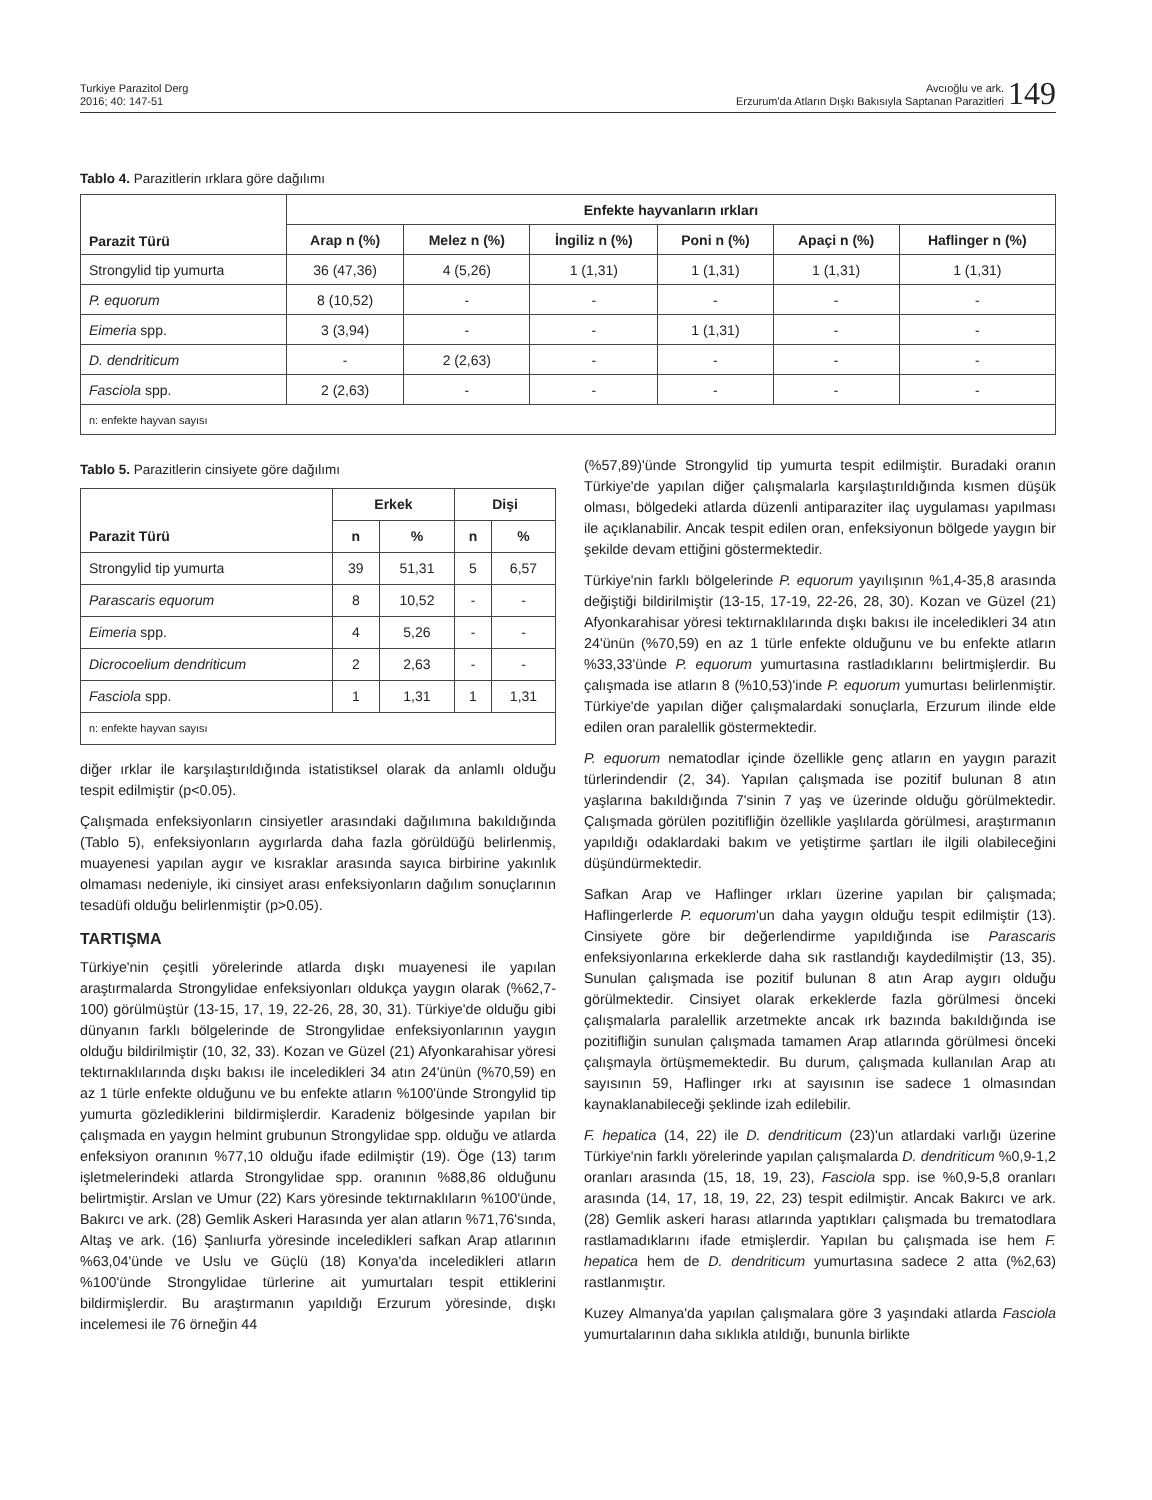Turkiye Parazitol Derg
2016; 40: 147-51
Avcıoğlu ve ark.
Erzurum'da Atların Dışkı Bakısıyla Saptanan Parazitleri
149
Tablo 4. Parazitlerin ırklara göre dağılımı
| Parazit Türü | Enfekte hayvanların ırkları | | | | | |
| --- | --- | --- | --- | --- | --- | --- |
| | Arap n (%) | Melez n (%) | İngiliz n (%) | Poni n (%) | Apaçi n (%) | Haflinger n (%) |
| Strongylid tip yumurta | 36 (47,36) | 4 (5,26) | 1 (1,31) | 1 (1,31) | 1 (1,31) | 1 (1,31) |
| P. equorum | 8 (10,52) | - | - | - | - | - |
| Eimeria spp. | 3 (3,94) | - | - | 1 (1,31) | - | - |
| D. dendriticum | - | 2 (2,63) | - | - | - | - |
| Fasciola spp. | 2 (2,63) | - | - | - | - | - |
| n: enfekte hayvan sayısı | | | | | | |
Tablo 5. Parazitlerin cinsiyete göre dağılımı
| Parazit Türü | Erkek | | Dişi | |
| --- | --- | --- | --- | --- |
| | n | % | n | % |
| Strongylid tip yumurta | 39 | 51,31 | 5 | 6,57 |
| Parascaris equorum | 8 | 10,52 | - | - |
| Eimeria spp. | 4 | 5,26 | - | - |
| Dicrocoelium dendriticum | 2 | 2,63 | - | - |
| Fasciola spp. | 1 | 1,31 | 1 | 1,31 |
| n: enfekte hayvan sayısı | | | | |
diğer ırklar ile karşılaştırıldığında istatistiksel olarak da anlamlı olduğu tespit edilmiştir (p<0.05).
Çalışmada enfeksiyonların cinsiyetler arasındaki dağılımına bakıldığında (Tablo 5), enfeksiyonların aygırlarda daha fazla görüldüğü belirlenmiş, muayenesi yapılan aygır ve kısraklar arasında sayıca birbirine yakınlık olmaması nedeniyle, iki cinsiyet arası enfeksiyonların dağılım sonuçlarının tesadüfi olduğu belirlenmiştir (p>0.05).
TARTIŞMA
Türkiye'nin çeşitli yörelerinde atlarda dışkı muayenesi ile yapılan araştırmalarda Strongylidae enfeksiyonları oldukça yaygın olarak (%62,7-100) görülmüştür (13-15, 17, 19, 22-26, 28, 30, 31). Türkiye'de olduğu gibi dünyanın farklı bölgelerinde de Strongylidae enfeksiyonlarının yaygın olduğu bildirilmiştir (10, 32, 33). Kozan ve Güzel (21) Afyonkarahisar yöresi tektırnaklılarında dışkı bakısı ile inceledikleri 34 atın 24'ünün (%70,59) en az 1 türle enfekte olduğunu ve bu enfekte atların %100'ünde Strongylid tip yumurta gözlediklerini bildirmişlerdir. Karadeniz bölgesinde yapılan bir çalışmada en yaygın helmint grubunun Strongylidae spp. olduğu ve atlarda enfeksiyon oranının %77,10 olduğu ifade edilmiştir (19). Öge (13) tarım işletmelerindeki atlarda Strongylidae spp. oranının %88,86 olduğunu belirtmiştir. Arslan ve Umur (22) Kars yöresinde tektırnaklıların %100'ünde, Bakırcı ve ark. (28) Gemlik Askeri Harasında yer alan atların %71,76'sında, Altaş ve ark. (16) Şanlıurfa yöresinde inceledikleri safkan Arap atlarının %63,04'ünde ve Uslu ve Güçlü (18) Konya'da inceledikleri atların %100'ünde Strongylidae türlerine ait yumurtaları tespit ettiklerini bildirmişlerdir. Bu araştırmanın yapıldığı Erzurum yöresinde, dışkı incelemesi ile 76 örneğin 44
(%57,89)'ünde Strongylid tip yumurta tespit edilmiştir. Buradaki oranın Türkiye'de yapılan diğer çalışmalarla karşılaştırıldığında kısmen düşük olması, bölgedeki atlarda düzenli antiparaziter ilaç uygulaması yapılması ile açıklanabilir. Ancak tespit edilen oran, enfeksiyonun bölgede yaygın bir şekilde devam ettiğini göstermektedir.
Türkiye'nin farklı bölgelerinde P. equorum yayılışının %1,4-35,8 arasında değiştiği bildirilmiştir (13-15, 17-19, 22-26, 28, 30). Kozan ve Güzel (21) Afyonkarahisar yöresi tektırnaklılarında dışkı bakısı ile inceledikleri 34 atın 24'ünün (%70,59) en az 1 türle enfekte olduğunu ve bu enfekte atların %33,33'ünde P. equorum yumurtasına rastladıklarını belirtmişlerdir. Bu çalışmada ise atların 8 (%10,53)'inde P. equorum yumurtası belirlenmiştir. Türkiye'de yapılan diğer çalışmalardaki sonuçlarla, Erzurum ilinde elde edilen oran paralellik göstermektedir.
P. equorum nematodlar içinde özellikle genç atların en yaygın parazit türlerindendir (2, 34). Yapılan çalışmada ise pozitif bulunan 8 atın yaşlarına bakıldığında 7'sinin 7 yaş ve üzerinde olduğu görülmektedir. Çalışmada görülen pozitifliğin özellikle yaşlılarda görülmesi, araştırmanın yapıldığı odaklardaki bakım ve yetiştirme şartları ile ilgili olabileceğini düşündürmektedir.
Safkan Arap ve Haflinger ırkları üzerine yapılan bir çalışmada; Haflingerlerde P. equorum'un daha yaygın olduğu tespit edilmiştir (13). Cinsiyete göre bir değerlendirme yapıldığında ise Parascaris enfeksiyonlarına erkeklerde daha sık rastlandığı kaydedilmiştir (13, 35). Sunulan çalışmada ise pozitif bulunan 8 atın Arap aygırı olduğu görülmektedir. Cinsiyet olarak erkeklerde fazla görülmesi önceki çalışmalarla paralellik arzetmekte ancak ırk bazında bakıldığında ise pozitifliğin sunulan çalışmada tamamen Arap atlarında görülmesi önceki çalışmayla örtüşmemektedir. Bu durum, çalışmada kullanılan Arap atı sayısının 59, Haflinger ırkı at sayısının ise sadece 1 olmasından kaynaklanabileceği şeklinde izah edilebilir.
F. hepatica (14, 22) ile D. dendriticum (23)'un atlardaki varlığı üzerine Türkiye'nin farklı yörelerinde yapılan çalışmalarda D. dendriticum %0,9-1,2 oranları arasında (15, 18, 19, 23), Fasciola spp. ise %0,9-5,8 oranları arasında (14, 17, 18, 19, 22, 23) tespit edilmiştir. Ancak Bakırcı ve ark. (28) Gemlik askeri harası atlarında yaptıkları çalışmada bu trematodlara rastlamadıklarını ifade etmişlerdir. Yapılan bu çalışmada ise hem F. hepatica hem de D. dendriticum yumurtasına sadece 2 atta (%2,63) rastlanmıştır.
Kuzey Almanya'da yapılan çalışmalara göre 3 yaşındaki atlarda Fasciola yumurtalarının daha sıklıkla atıldığı, bununla birlikte